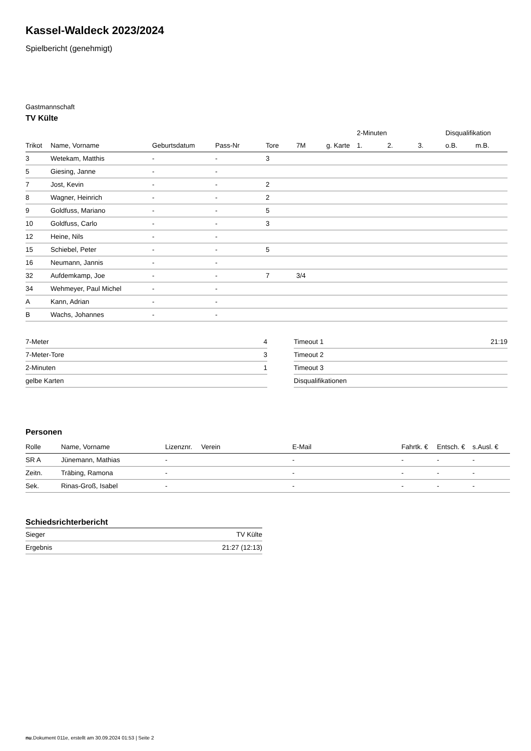Kassel-Waldeck 2023/2024
Spielbericht (genehmigt)
Gastmannschaft
TV Külte
| | | | | | | | 2-Minuten | | | Disqualifikation | |
| --- | --- | --- | --- | --- | --- | --- | --- | --- | --- | --- | --- |
| Trikot | Name, Vorname | Geburtsdatum | Pass-Nr | Tore | 7M | g. Karte | 1. | 2. | 3. | o.B. | m.B. |
| 3 | Wetekam, Matthis | - | - | 3 | | | | | | | |
| 5 | Giesing, Janne | - | - | | | | | | | | |
| 7 | Jost, Kevin | - | - | 2 | | | | | | | |
| 8 | Wagner, Heinrich | - | - | 2 | | | | | | | |
| 9 | Goldfuss, Mariano | - | - | 5 | | | | | | | |
| 10 | Goldfuss, Carlo | - | - | 3 | | | | | | | |
| 12 | Heine, Nils | - | - | | | | | | | | |
| 15 | Schiebel, Peter | - | - | 5 | | | | | | | |
| 16 | Neumann, Jannis | - | - | | | | | | | | |
| 32 | Aufdemkamp, Joe | - | - | 7 | 3/4 | | | | | | |
| 34 | Wehmeyer, Paul Michel | - | - | | | | | | | | |
| A | Kann, Adrian | - | - | | | | | | | | |
| B | Wachs, Johannes | - | - | | | | | | | | |
| 7-Meter | 4 |
| 7-Meter-Tore | 3 |
| 2-Minuten | 1 |
| gelbe Karten | |
| Timeout 1 | 21:19 |
| Timeout 2 | |
| Timeout 3 | |
| Disqualifikationen | |
Personen
| Rolle | Name, Vorname | Lizenznr. | Verein | E-Mail | Fahrtk. € | Entsch. € | s.Ausl. € |
| --- | --- | --- | --- | --- | --- | --- | --- |
| SR A | Jünemann, Mathias | - | | - | - | - | - |
| Zeitn. | Träbing, Ramona | - | | - | - | - | - |
| Sek. | Rinas-Groß, Isabel | - | | - | - | - | - |
Schiedsrichterbericht
| Sieger | TV Külte |
| Ergebnis | 21:27 (12:13) |
nu.Dokument 011e, erstellt am 30.09.2024 01:53 | Seite 2